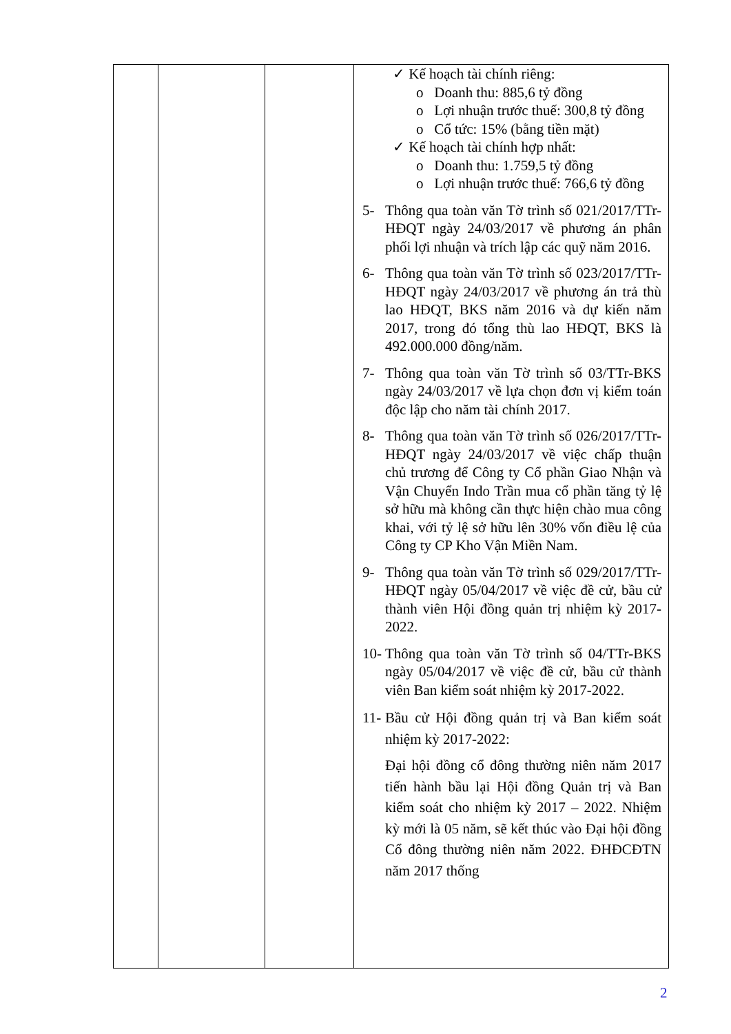| | | | ✓ Kế hoạch tài chính riêng: o Doanh thu: 885,6 tỷ đồng o Lợi nhuận trước thuế: 300,8 tỷ đồng o Cổ tức: 15% (bằng tiền mặt) ✓ Kế hoạch tài chính hợp nhất: o Doanh thu: 1.759,5 tỷ đồng o Lợi nhuận trước thuế: 766,6 tỷ đồng 5- Thông qua toàn văn Tờ trình số 021/2017/TTr-HĐQT ngày 24/03/2017 về phương án phân phối lợi nhuận và trích lập các quỹ năm 2016. 6- Thông qua toàn văn Tờ trình số 023/2017/TTr-HĐQT ngày 24/03/2017 về phương án trả thù lao HĐQT, BKS năm 2016 và dự kiến năm 2017, trong đó tổng thù lao HĐQT, BKS là 492.000.000 đồng/năm. 7- Thông qua toàn văn Tờ trình số 03/TTr-BKS ngày 24/03/2017 về lựa chọn đơn vị kiểm toán độc lập cho năm tài chính 2017. 8- Thông qua toàn văn Tờ trình số 026/2017/TTr-HĐQT ngày 24/03/2017 về việc chấp thuận chủ trương để Công ty Cổ phần Giao Nhận và Vận Chuyển Indo Trần mua cổ phần tăng tỷ lệ sở hữu mà không cần thực hiện chào mua công khai, với tỷ lệ sở hữu lên 30% vốn điều lệ của Công ty CP Kho Vận Miền Nam. 9- Thông qua toàn văn Tờ trình số 029/2017/TTr-HĐQT ngày 05/04/2017 về việc đề cử, bầu cử thành viên Hội đồng quản trị nhiệm kỳ 2017-2022. 10- Thông qua toàn văn Tờ trình số 04/TTr-BKS ngày 05/04/2017 về việc đề cử, bầu cử thành viên Ban kiểm soát nhiệm kỳ 2017-2022. 11- Bầu cử Hội đồng quản trị và Ban kiểm soát nhiệm kỳ 2017-2022: Đại hội đồng cổ đông thường niên năm 2017 tiến hành bầu lại Hội đồng Quản trị và Ban kiểm soát cho nhiệm kỳ 2017 – 2022. Nhiệm kỳ mới là 05 năm, sẽ kết thúc vào Đại hội đồng Cổ đông thường niên năm 2022. ĐHĐCĐTN năm 2017 thống |
2